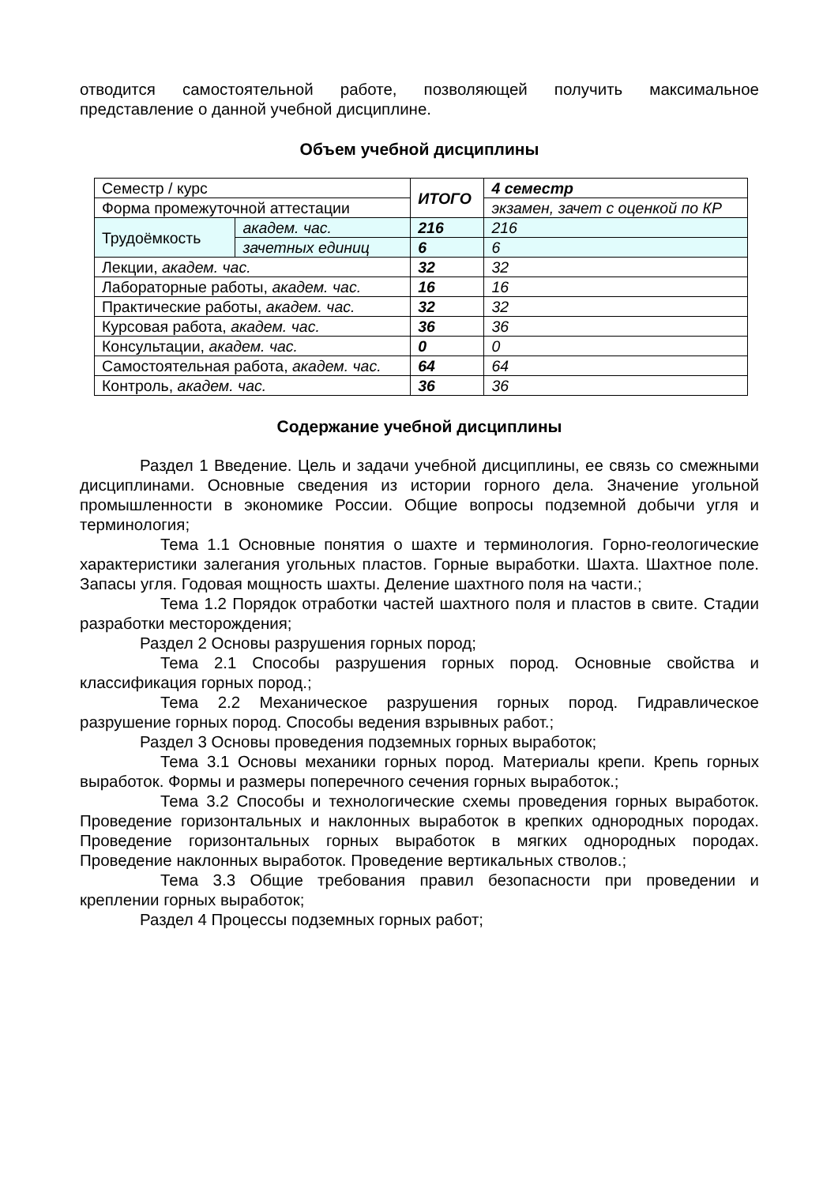отводится самостоятельной работе, позволяющей получить максимальное представление о данной учебной дисциплине.
Объем учебной дисциплины
| Семестр / курс | | ИТОГО | 4 семестр |
| Форма промежуточной аттестации | | | экзамен, зачет с оценкой по КР |
| Трудоёмкость | академ. час. | 216 | 216 |
| | зачетных единиц | 6 | 6 |
| Лекции, академ. час. | | 32 | 32 |
| Лабораторные работы, академ. час. | | 16 | 16 |
| Практические работы, академ. час. | | 32 | 32 |
| Курсовая работа, академ. час. | | 36 | 36 |
| Консультации, академ. час. | | 0 | 0 |
| Самостоятельная работа, академ. час. | | 64 | 64 |
| Контроль, академ. час. | | 36 | 36 |
Содержание учебной дисциплины
Раздел 1 Введение. Цель и задачи учебной дисциплины, ее связь со смежными дисциплинами. Основные сведения из истории горного дела. Значение угольной промышленности в экономике России. Общие вопросы подземной добычи угля и терминология;
Тема 1.1 Основные понятия о шахте и терминология. Горно-геологические характеристики залегания угольных пластов. Горные выработки. Шахта. Шахтное поле. Запасы угля. Годовая мощность шахты. Деление шахтного поля на части.;
Тема 1.2 Порядок отработки частей шахтного поля и пластов в свите. Стадии разработки месторождения;
Раздел 2 Основы разрушения горных пород;
Тема 2.1 Способы разрушения горных пород. Основные свойства и классификация горных пород.;
Тема 2.2 Механическое разрушения горных пород. Гидравлическое разрушение горных пород. Способы ведения взрывных работ.;
Раздел 3 Основы проведения подземных горных выработок;
Тема 3.1 Основы механики горных пород. Материалы крепи. Крепь горных выработок. Формы и размеры поперечного сечения горных выработок.;
Тема 3.2 Способы и технологические схемы проведения горных выработок. Проведение горизонтальных и наклонных выработок в крепких однородных породах. Проведение горизонтальных горных выработок в мягких однородных породах. Проведение наклонных выработок. Проведение вертикальных стволов.;
Тема 3.3 Общие требования правил безопасности при проведении и креплении горных выработок;
Раздел 4 Процессы подземных горных работ;